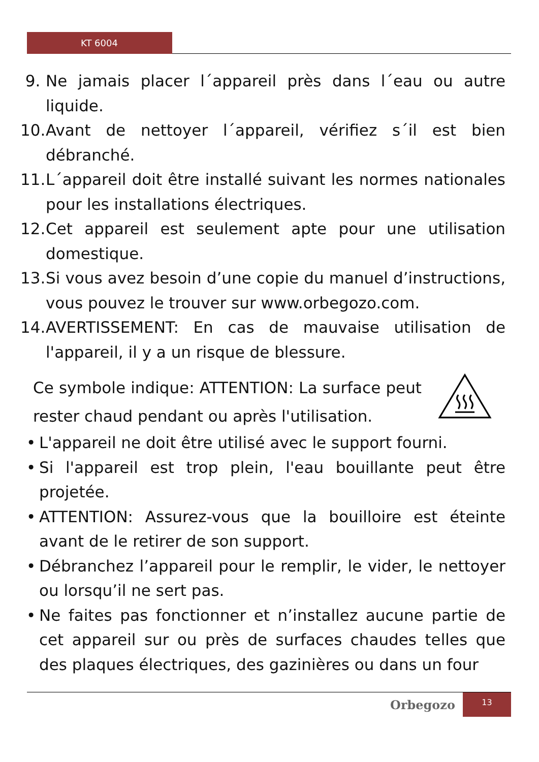KT 6004
9. Ne jamais placer l´appareil près dans l´eau ou autre liquide.
10. Avant de nettoyer l´appareil, vérifiez s´il est bien débranché.
11. L´appareil doit être installé suivant les normes nationales pour les installations électriques.
12. Cet appareil est seulement apte pour une utilisation domestique.
13. Si vous avez besoin d’une copie du manuel d’instructions, vous pouvez le trouver sur www.orbegozo.com.
14. AVERTISSEMENT: En cas de mauvaise utilisation de l'appareil, il y a un risque de blessure.
Ce symbole indique: ATTENTION: La surface peut rester chaud pendant ou après l'utilisation.
• L'appareil ne doit être utilisé avec le support fourni.
• Si l'appareil est trop plein, l'eau bouillante peut être projetée.
• ATTENTION: Assurez-vous que la bouilloire est éteinte avant de le retirer de son support.
• Débranchez l’appareil pour le remplir, le vider, le nettoyer ou lorsqu’il ne sert pas.
• Ne faites pas fonctionner et n’installez aucune partie de cet appareil sur ou près de surfaces chaudes telles que des plaques électriques, des gazinières ou dans un four
Orbegozo
13